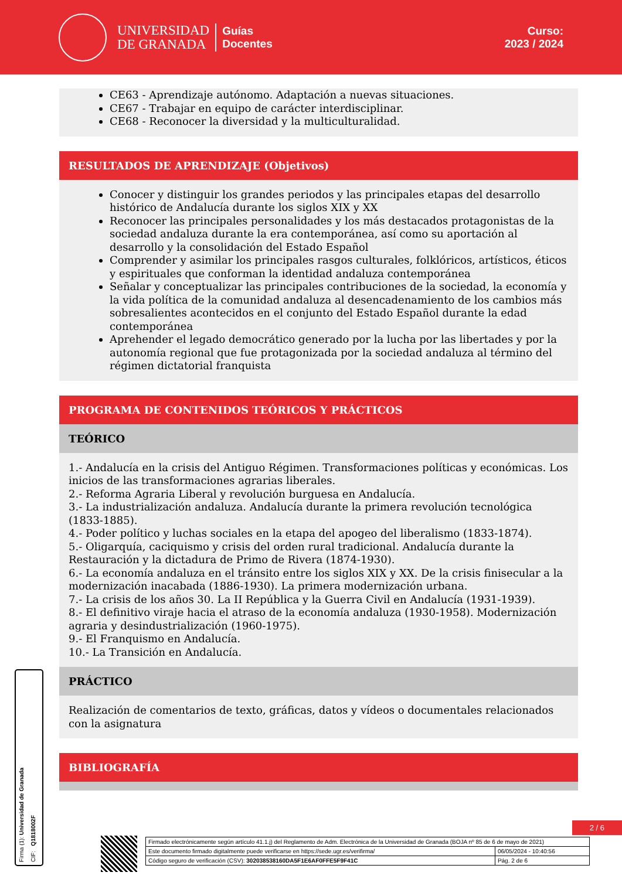UNIVERSIDAD
DE GRANADA
Guías
Docentes
Curso:
2023 / 2024
CE63 - Aprendizaje autónomo. Adaptación a nuevas situaciones.
CE67 - Trabajar en equipo de carácter interdisciplinar.
CE68 - Reconocer la diversidad y la multiculturalidad.
RESULTADOS DE APRENDIZAJE (Objetivos)
Conocer y distinguir los grandes periodos y las principales etapas del desarrollo histórico de Andalucía durante los siglos XIX y XX
Reconocer las principales personalidades y los más destacados protagonistas de la sociedad andaluza durante la era contemporánea, así como su aportación al desarrollo y la consolidación del Estado Español
Comprender y asimilar los principales rasgos culturales, folklóricos, artísticos, éticos y espirituales que conforman la identidad andaluza contemporánea
Señalar y conceptualizar las principales contribuciones de la sociedad, la economía y la vida política de la comunidad andaluza al desencadenamiento de los cambios más sobresalientes acontecidos en el conjunto del Estado Español durante la edad contemporánea
Aprehender el legado democrático generado por la lucha por las libertades y por la autonomía regional que fue protagonizada por la sociedad andaluza al término del régimen dictatorial franquista
PROGRAMA DE CONTENIDOS TEÓRICOS Y PRÁCTICOS
TEÓRICO
1.- Andalucía en la crisis del Antiguo Régimen. Transformaciones políticas y económicas. Los inicios de las transformaciones agrarias liberales.
2.- Reforma Agraria Liberal y revolución burguesa en Andalucía.
3.- La industrialización andaluza. Andalucía durante la primera revolución tecnológica (1833-1885).
4.- Poder político y luchas sociales en la etapa del apogeo del liberalismo (1833-1874).
5.- Oligarquía, caciquismo y crisis del orden rural tradicional. Andalucía durante la Restauración y la dictadura de Primo de Rivera (1874-1930).
6.- La economía andaluza en el tránsito entre los siglos XIX y XX. De la crisis finisecular a la modernización inacabada (1886-1930). La primera modernización urbana.
7.- La crisis de los años 30. La II República y la Guerra Civil en Andalucía (1931-1939).
8.- El definitivo viraje hacia el atraso de la economía andaluza (1930-1958). Modernización agraria y desindustrialización (1960-1975).
9.- El Franquismo en Andalucía.
10.- La Transición en Andalucía.
PRÁCTICO
Realización de comentarios de texto, gráficas, datos y vídeos o documentales relacionados con la asignatura
BIBLIOGRAFÍA
Firma (1): Universidad de Granada
CIF: Q1818002F
2 / 6
| Firmado electrónicamente según artículo 41.1.j) del Reglamento de Adm. Electrónica de la Universidad de Granada (BOJA nº 85 de 6 de mayo de 2021) | |
| Este documento firmado digitalmente puede verificarse en https://sede.ugr.es/verifirma/ | 06/05/2024 - 10:40:56 |
| Código seguro de verificación (CSV): 302038538160DA5F1E6AF0FFE5F9F41C | Pág. 2 de 6 |